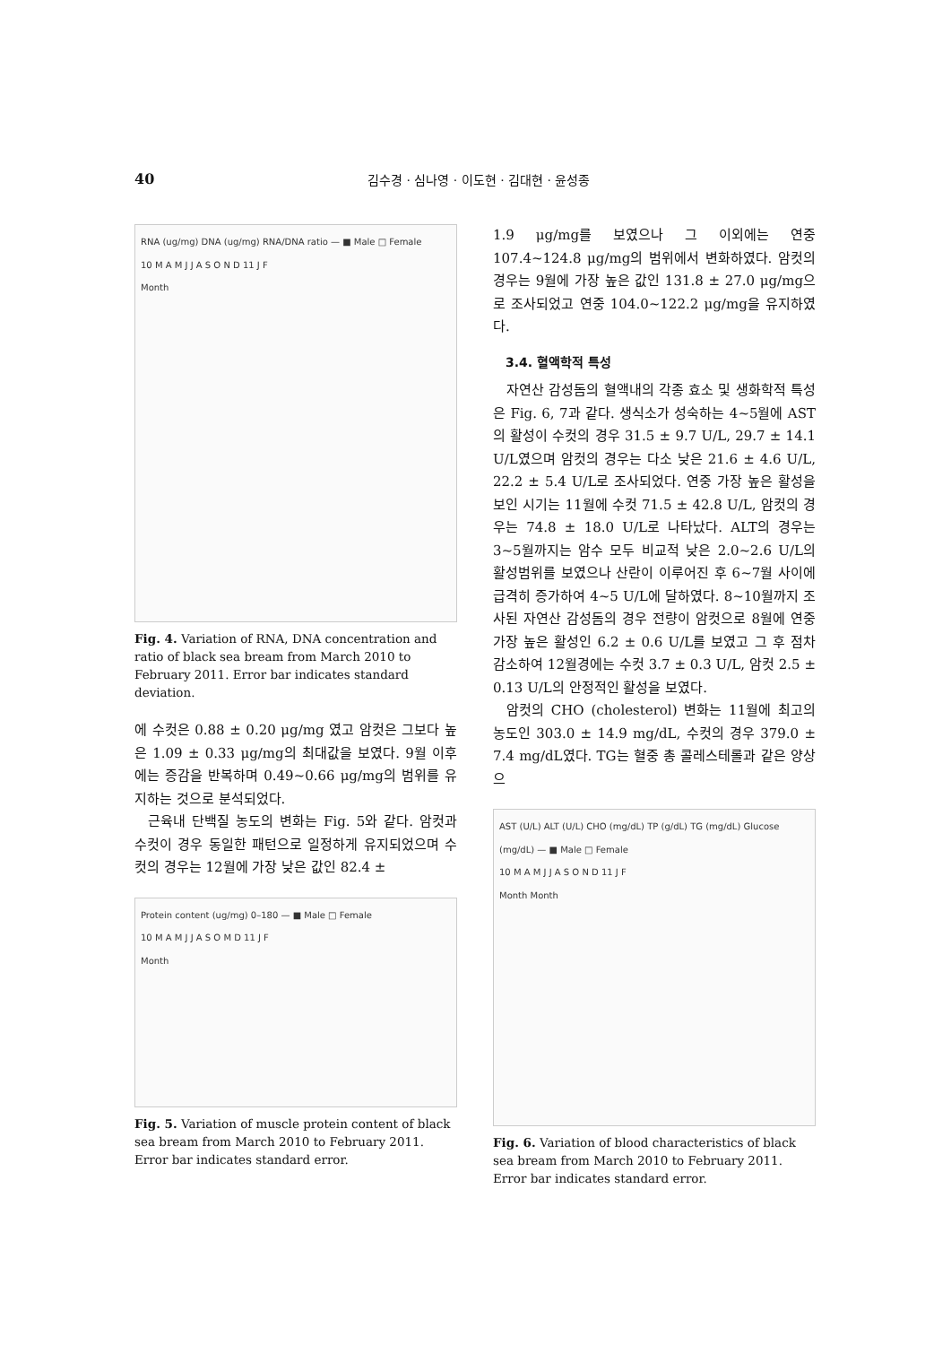40 김수경 · 심나영 · 이도현 · 김대현 · 윤성종
RNA (ug/mg) DNA (ug/mg) RNA/DNA ratio — ■ Male □ Female
10 M A M J J A S O N D 11 J F
Month
Fig. 4. Variation of RNA, DNA concentration and ratio of black sea bream from March 2010 to February 2011. Error bar indicates standard deviation.
에 수컷은 0.88 ± 0.20 μg/mg 였고 암컷은 그보다 높은 1.09 ± 0.33 μg/mg의 최대값을 보였다. 9월 이후에는 증감을 반복하며 0.49~0.66 μg/mg의 범위를 유지하는 것으로 분석되었다.
근육내 단백질 농도의 변화는 Fig. 5와 같다. 암컷과 수컷이 경우 동일한 패턴으로 일정하게 유지되었으며 수컷의 경우는 12월에 가장 낮은 값인 82.4 ±
Protein content (ug/mg) 0–180 — ■ Male □ Female
10 M A M J J A S O M D 11 J F
Month
Fig. 5. Variation of muscle protein content of black sea bream from March 2010 to February 2011. Error bar indicates standard error.
1.9 μg/mg를 보였으나 그 이외에는 연중 107.4~124.8 μg/mg의 범위에서 변화하였다. 암컷의 경우는 9월에 가장 높은 값인 131.8 ± 27.0 μg/mg으로 조사되었고 연중 104.0~122.2 μg/mg을 유지하였다.
3.4. 혈액학적 특성
자연산 감성돔의 혈액내의 각종 효소 및 생화학적 특성은 Fig. 6, 7과 같다. 생식소가 성숙하는 4~5월에 AST의 활성이 수컷의 경우 31.5 ± 9.7 U/L, 29.7 ± 14.1 U/L였으며 암컷의 경우는 다소 낮은 21.6 ± 4.6 U/L, 22.2 ± 5.4 U/L로 조사되었다. 연중 가장 높은 활성을 보인 시기는 11월에 수컷 71.5 ± 42.8 U/L, 암컷의 경우는 74.8 ± 18.0 U/L로 나타났다. ALT의 경우는 3~5월까지는 암수 모두 비교적 낮은 2.0~2.6 U/L의 활성범위를 보였으나 산란이 이루어진 후 6~7월 사이에 급격히 증가하여 4~5 U/L에 달하였다. 8~10월까지 조사된 자연산 감성돔의 경우 전량이 암컷으로 8월에 연중 가장 높은 활성인 6.2 ± 0.6 U/L를 보였고 그 후 점차 감소하여 12월경에는 수컷 3.7 ± 0.3 U/L, 암컷 2.5 ± 0.13 U/L의 안정적인 활성을 보였다.
암컷의 CHO (cholesterol) 변화는 11월에 최고의 농도인 303.0 ± 14.9 mg/dL, 수컷의 경우 379.0 ± 7.4 mg/dL였다. TG는 혈중 총 콜레스테롤과 같은 양상으
AST (U/L) ALT (U/L) CHO (mg/dL) TP (g/dL) TG (mg/dL) Glucose (mg/dL) — ■ Male □ Female
10 M A M J J A S O N D 11 J F
Month Month
Fig. 6. Variation of blood characteristics of black sea bream from March 2010 to February 2011. Error bar indicates standard error.